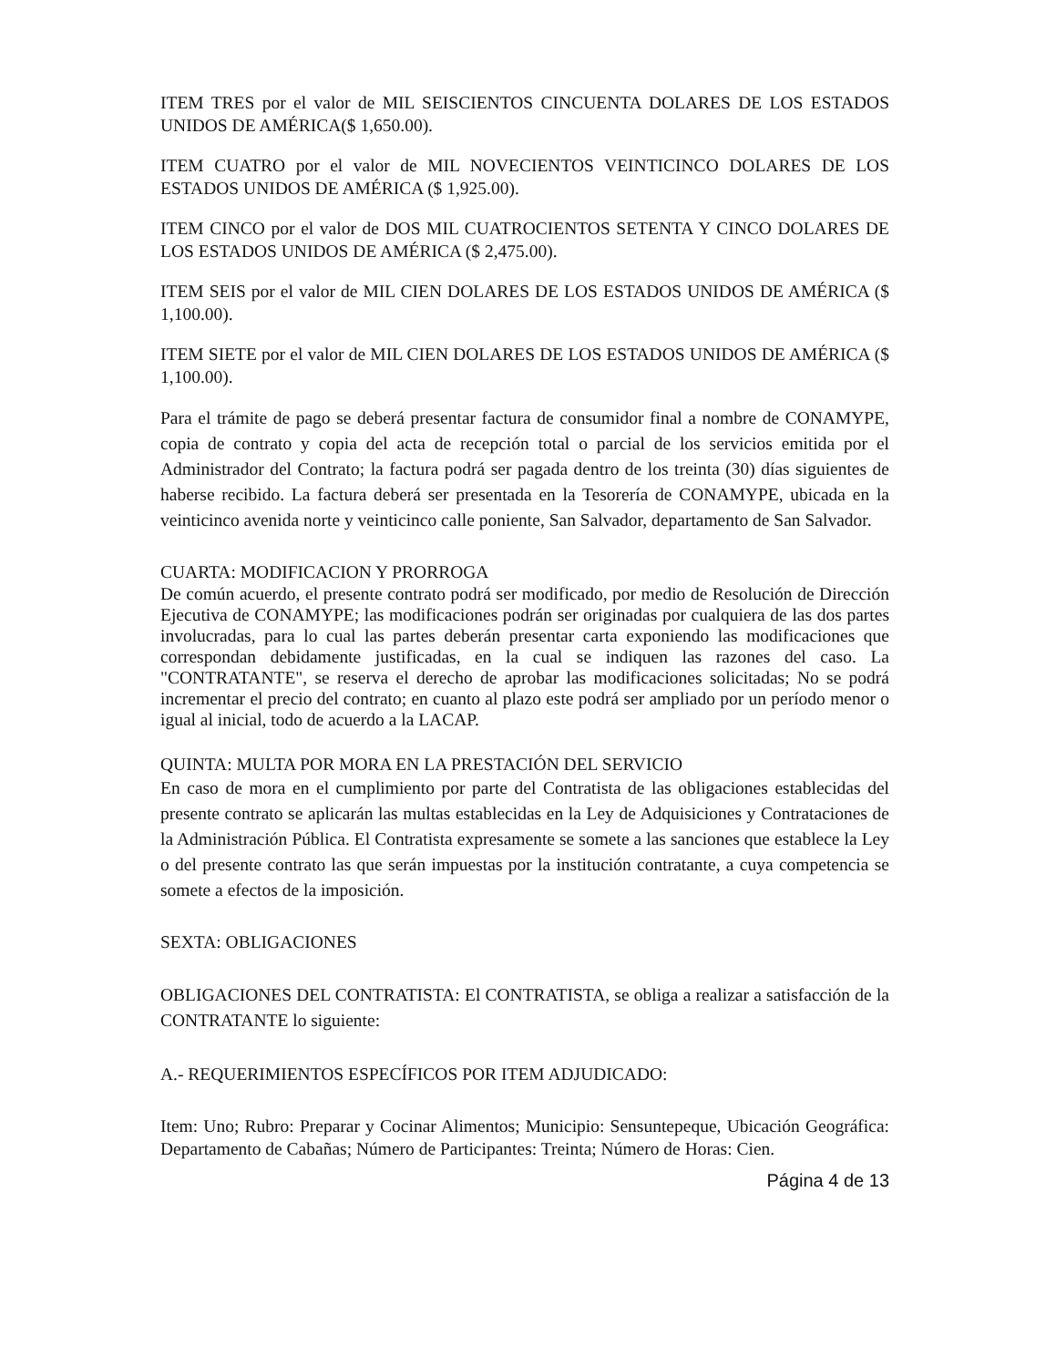ITEM TRES por el valor de MIL SEISCIENTOS CINCUENTA DOLARES DE LOS ESTADOS UNIDOS DE AMÉRICA($ 1,650.00).
ITEM CUATRO por el valor de MIL NOVECIENTOS VEINTICINCO DOLARES DE LOS ESTADOS UNIDOS DE AMÉRICA ($ 1,925.00).
ITEM CINCO por el valor de DOS MIL CUATROCIENTOS SETENTA Y CINCO DOLARES DE LOS ESTADOS UNIDOS DE AMÉRICA ($ 2,475.00).
ITEM SEIS por el valor de MIL CIEN DOLARES DE LOS ESTADOS UNIDOS DE AMÉRICA ($ 1,100.00).
ITEM SIETE por el valor de MIL CIEN DOLARES DE LOS ESTADOS UNIDOS DE AMÉRICA ($ 1,100.00).
Para el trámite de pago se deberá presentar factura de consumidor final a nombre de CONAMYPE, copia de contrato y copia del acta de recepción total o parcial de los servicios emitida por el Administrador del Contrato; la factura podrá ser pagada dentro de los treinta (30) días siguientes de haberse recibido. La factura deberá ser presentada en la Tesorería de CONAMYPE, ubicada en la veinticinco avenida norte y veinticinco calle poniente, San Salvador, departamento de San Salvador.
CUARTA: MODIFICACION Y PRORROGA
De común acuerdo, el presente contrato podrá ser modificado, por medio de Resolución de Dirección Ejecutiva de CONAMYPE; las modificaciones podrán ser originadas por cualquiera de las dos partes involucradas, para lo cual las partes deberán presentar carta exponiendo las modificaciones que correspondan debidamente justificadas, en la cual se indiquen las razones del caso. La "CONTRATANTE", se reserva el derecho de aprobar las modificaciones solicitadas; No se podrá incrementar el precio del contrato; en cuanto al plazo este podrá ser ampliado por un período menor o igual al inicial, todo de acuerdo a la LACAP.
QUINTA: MULTA POR MORA EN LA PRESTACIÓN DEL SERVICIO
En caso de mora en el cumplimiento por parte del Contratista de las obligaciones establecidas del presente contrato se aplicarán las multas establecidas en la Ley de Adquisiciones y Contrataciones de la Administración Pública. El Contratista expresamente se somete a las sanciones que establece la Ley o del presente contrato las que serán impuestas por la institución contratante, a cuya competencia se somete a efectos de la imposición.
SEXTA: OBLIGACIONES
OBLIGACIONES DEL CONTRATISTA: El CONTRATISTA, se obliga a realizar a satisfacción de la CONTRATANTE lo siguiente:
A.- REQUERIMIENTOS ESPECÍFICOS POR ITEM ADJUDICADO:
Item: Uno; Rubro: Preparar y Cocinar Alimentos; Municipio: Sensuntepeque, Ubicación Geográfica: Departamento de Cabañas; Número de Participantes: Treinta; Número de Horas: Cien.
Página 4 de 13